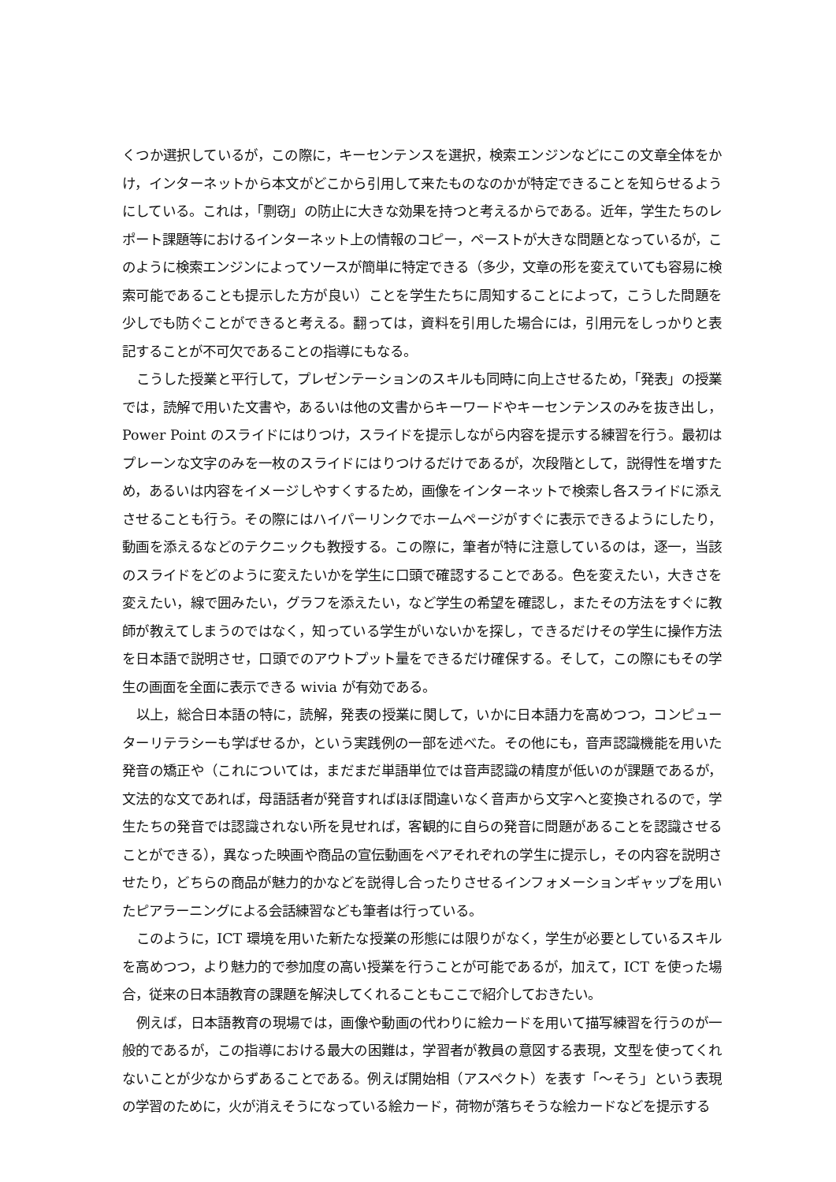くつか選択しているが，この際に，キーセンテンスを選択，検索エンジンなどにこの文章全体をかけ，インターネットから本文がどこから引用して来たものなのかが特定できることを知らせるようにしている。これは，「剽窃」の防止に大きな効果を持つと考えるからである。近年，学生たちのレポート課題等におけるインターネット上の情報のコピー，ペーストが大きな問題となっているが，このように検索エンジンによってソースが簡単に特定できる（多少，文章の形を変えていても容易に検索可能であることも提示した方が良い）ことを学生たちに周知することによって，こうした問題を少しでも防ぐことができると考える。翻っては，資料を引用した場合には，引用元をしっかりと表記することが不可欠であることの指導にもなる。
こうした授業と平行して，プレゼンテーションのスキルも同時に向上させるため，「発表」の授業では，読解で用いた文書や，あるいは他の文書からキーワードやキーセンテンスのみを抜き出し，Power Point のスライドにはりつけ，スライドを提示しながら内容を提示する練習を行う。最初はプレーンな文字のみを一枚のスライドにはりつけるだけであるが，次段階として，説得性を増すため，あるいは内容をイメージしやすくするため，画像をインターネットで検索し各スライドに添えさせることも行う。その際にはハイパーリンクでホームページがすぐに表示できるようにしたり，動画を添えるなどのテクニックも教授する。この際に，筆者が特に注意しているのは，逐一，当該のスライドをどのように変えたいかを学生に口頭で確認することである。色を変えたい，大きさを変えたい，線で囲みたい，グラフを添えたい，など学生の希望を確認し，またその方法をすぐに教師が教えてしまうのではなく，知っている学生がいないかを探し，できるだけその学生に操作方法を日本語で説明させ，口頭でのアウトプット量をできるだけ確保する。そして，この際にもその学生の画面を全面に表示できる wivia が有効である。
以上，総合日本語の特に，読解，発表の授業に関して，いかに日本語力を高めつつ，コンピューターリテラシーも学ばせるか，という実践例の一部を述べた。その他にも，音声認識機能を用いた発音の矯正や（これについては，まだまだ単語単位では音声認識の精度が低いのが課題であるが，文法的な文であれば，母語話者が発音すればほぼ間違いなく音声から文字へと変換されるので，学生たちの発音では認識されない所を見せれば，客観的に自らの発音に問題があることを認識させることができる），異なった映画や商品の宣伝動画をペアそれぞれの学生に提示し，その内容を説明させたり，どちらの商品が魅力的かなどを説得し合ったりさせるインフォメーションギャップを用いたピアラーニングによる会話練習なども筆者は行っている。
このように，ICT 環境を用いた新たな授業の形態には限りがなく，学生が必要としているスキルを高めつつ，より魅力的で参加度の高い授業を行うことが可能であるが，加えて，ICT を使った場合，従来の日本語教育の課題を解決してくれることもここで紹介しておきたい。
例えば，日本語教育の現場では，画像や動画の代わりに絵カードを用いて描写練習を行うのが一般的であるが，この指導における最大の困難は，学習者が教員の意図する表現，文型を使ってくれないことが少なからずあることである。例えば開始相（アスペクト）を表す「〜そう」という表現の学習のために，火が消えそうになっている絵カード，荷物が落ちそうな絵カードなどを提示する